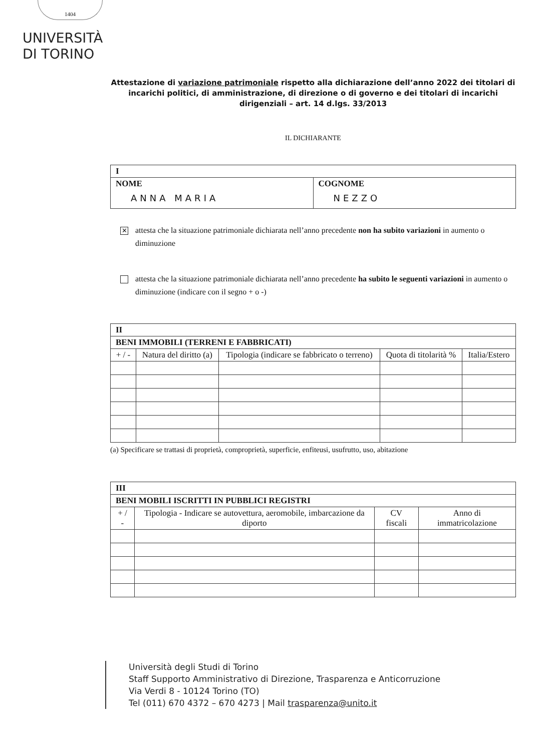1404
UNIVERSITÀ
DI TORINO
Attestazione di variazione patrimoniale rispetto alla dichiarazione dell’anno 2022 dei titolari di incarichi politici, di amministrazione, di direzione o di governo e dei titolari di incarichi dirigenziali – art. 14 d.lgs. 33/2013
IL DICHIARANTE
| I | |
| --- | --- |
| NOME ANNA MARIA | COGNOME NEZZO |
✕
attesta che la situazione patrimoniale dichiarata nell’anno precedente non ha subito variazioni in aumento o diminuzione
attesta che la situazione patrimoniale dichiarata nell’anno precedente ha subito le seguenti variazioni in aumento o diminuzione (indicare con il segno + o -)
| II | | | | |
| --- | --- | --- | --- | --- |
| BENI IMMOBILI (TERRENI E FABBRICATI) | | | | |
| + / - | Natura del diritto (a) | Tipologia (indicare se fabbricato o terreno) | Quota di titolarità % | Italia/Estero |
(a) Specificare se trattasi di proprietà, comproprietà, superficie, enfiteusi, usufrutto, uso, abitazione
| III | | | |
| --- | --- | --- | --- |
| BENI MOBILI ISCRITTI IN PUBBLICI REGISTRI | | | |
| + / - | Tipologia - Indicare se autovettura, aeromobile, imbarcazione da diporto | CV fiscali | Anno di immatricolazione |
Università degli Studi di Torino
Staff Supporto Amministrativo di Direzione, Trasparenza e Anticorruzione
Via Verdi 8 - 10124 Torino (TO)
Tel (011) 670 4372 – 670 4273 | Mail trasparenza@unito.it